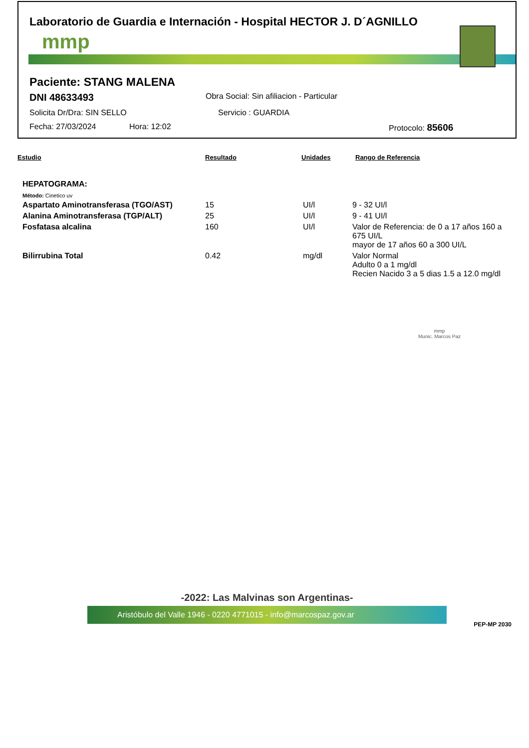Laboratorio de Guardia e Internación - Hospital HECTOR J. D´AGNILLO
mmp
Paciente: STANG MALENA
DNI 48633493 Obra Social: Sin afiliacion - Particular
Solicita Dr/Dra: SIN SELLO Servicio : GUARDIA
Fecha: 27/03/2024 Hora: 12:02 Protocolo: 85606
Estudio Resultado Unidades Rango de Referencia
| HEPATOGRAMA: | | | |
| Método: Cinetico uv | | | |
| Aspartato Aminotransferasa (TGO/AST) | 15 | UI/l | 9 - 32 UI/l |
| Alanina Aminotransferasa (TGP/ALT) | 25 | UI/l | 9 - 41 UI/l |
| Fosfatasa alcalina | 160 | UI/l | Valor de Referencia: de 0 a 17 años 160 a 675 UI/L mayor de 17 años 60 a 300 UI/L |
| Bilirrubina Total | 0.42 | mg/dl | Valor Normal Adulto 0 a 1 mg/dl Recien Nacido 3 a 5 dias 1.5 a 12.0 mg/dl |
mmp
Munic. Marcos Paz
-2022: Las Malvinas son Argentinas-
Aristóbulo del Valle 1946 - 0220 4771015 - info@marcospaz.gov.ar
PEP-MP 2030